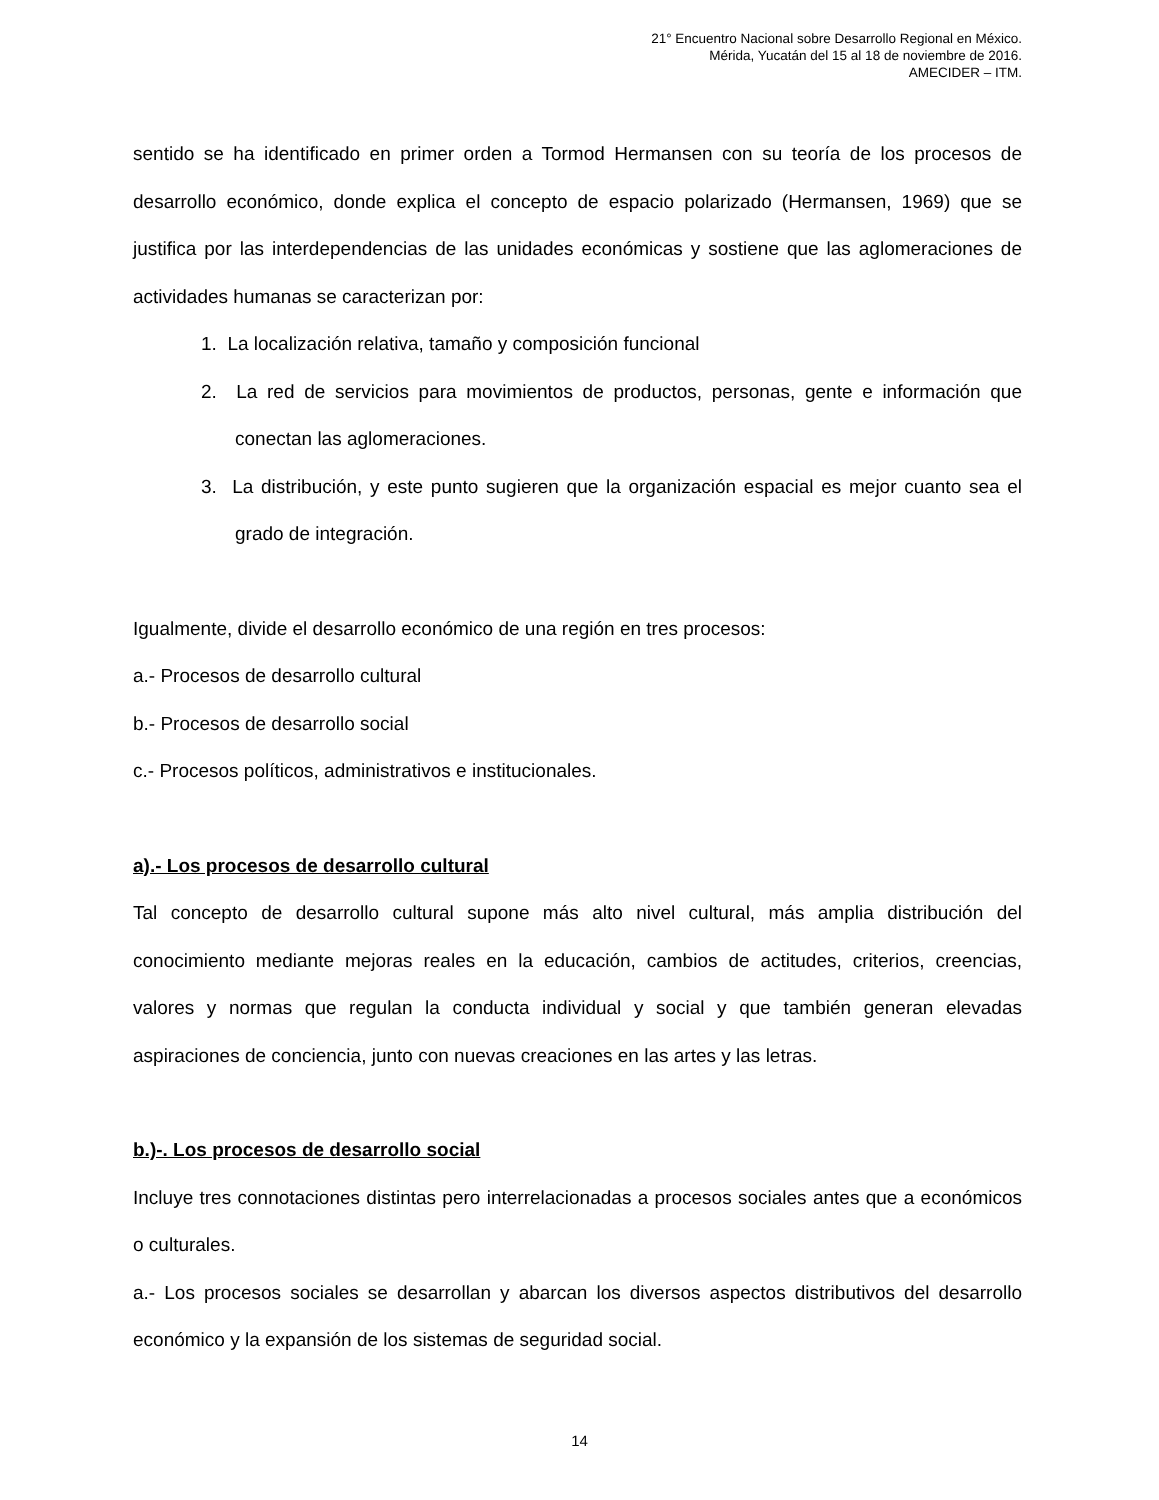21° Encuentro Nacional sobre Desarrollo Regional en México.
Mérida, Yucatán del 15 al 18 de noviembre de 2016.
AMECIDER – ITM.
sentido se ha identificado en primer orden a Tormod Hermansen con su teoría de los procesos de desarrollo económico, donde explica el concepto de espacio polarizado (Hermansen, 1969) que se justifica por las interdependencias de las unidades económicas y sostiene que las aglomeraciones de actividades humanas se caracterizan por:
1. La localización relativa, tamaño y composición funcional
2. La red de servicios para movimientos de productos, personas, gente e información que conectan las aglomeraciones.
3. La distribución, y este punto sugieren que la organización espacial es mejor cuanto sea el grado de integración.
Igualmente, divide el desarrollo económico de una región en tres procesos:
a.- Procesos de desarrollo cultural
b.- Procesos de desarrollo social
c.- Procesos políticos, administrativos e institucionales.
a).- Los procesos de desarrollo cultural
Tal concepto de desarrollo cultural supone más alto nivel cultural, más amplia distribución del conocimiento mediante mejoras reales en la educación, cambios de actitudes, criterios, creencias, valores y normas que regulan la conducta individual y social y que también generan elevadas aspiraciones de conciencia, junto con nuevas creaciones en las artes y las letras.
b.)-. Los procesos de desarrollo social
Incluye tres connotaciones distintas pero interrelacionadas a procesos sociales antes que a económicos o culturales.
a.- Los procesos sociales se desarrollan y abarcan los diversos aspectos distributivos del desarrollo económico y la expansión de los sistemas de seguridad social.
14